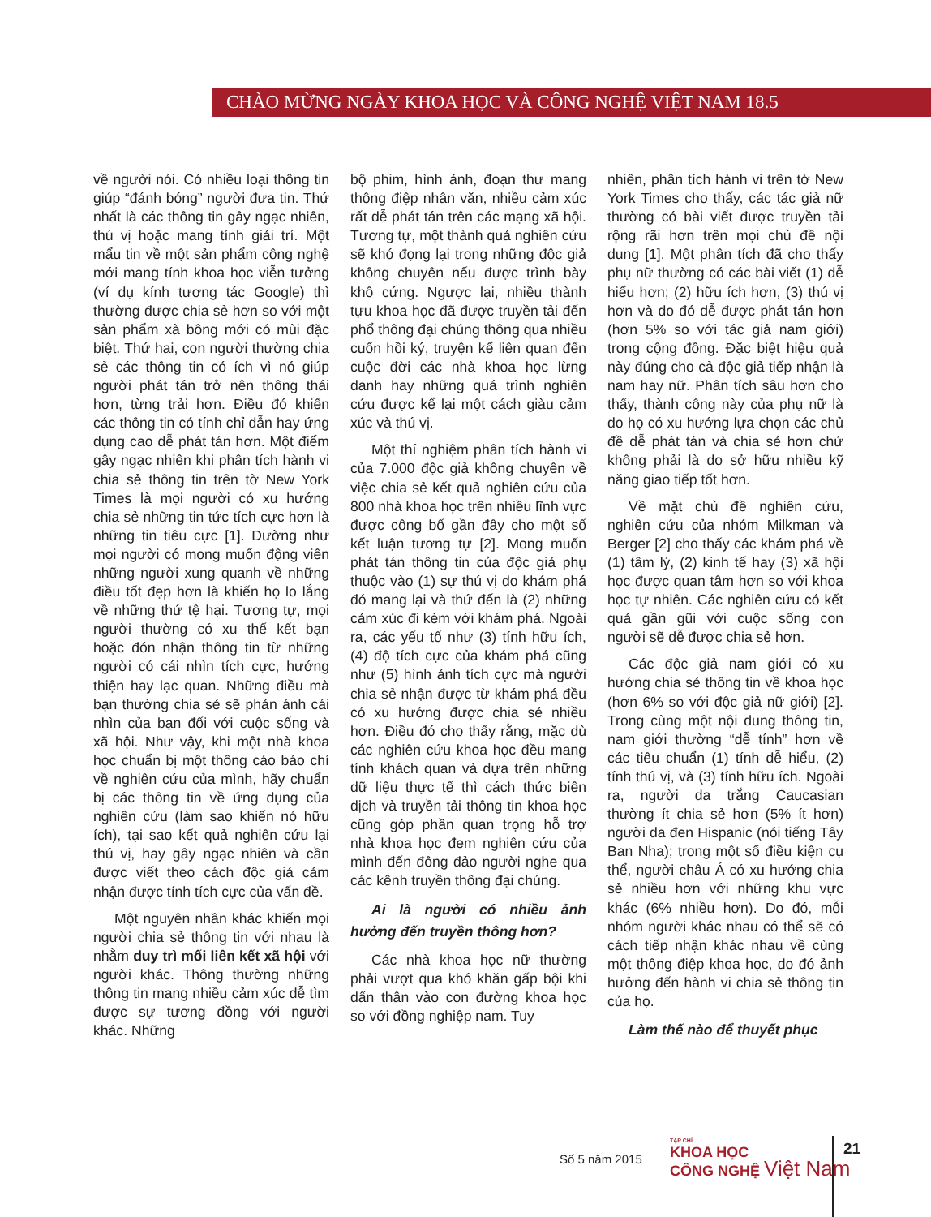CHÀO MỪNG NGÀY KHOA HỌC VÀ CÔNG NGHỆ VIỆT NAM 18.5
về người nói. Có nhiều loại thông tin giúp “đánh bóng” người đưa tin. Thứ nhất là các thông tin gây ngạc nhiên, thú vị hoặc mang tính giải trí. Một mẩu tin về một sản phẩm công nghệ mới mang tính khoa học viễn tưởng (ví dụ kính tương tác Google) thì thường được chia sẻ hơn so với một sản phẩm xà bông mới có mùi đặc biệt. Thứ hai, con người thường chia sẻ các thông tin có ích vì nó giúp người phát tán trở nên thông thái hơn, từng trải hơn. Điều đó khiến các thông tin có tính chỉ dẫn hay ứng dụng cao dễ phát tán hơn. Một điểm gây ngạc nhiên khi phân tích hành vi chia sẻ thông tin trên tờ New York Times là mọi người có xu hướng chia sẻ những tin tức tích cực hơn là những tin tiêu cực [1]. Dường như mọi người có mong muốn động viên những người xung quanh về những điều tốt đẹp hơn là khiến họ lo lắng về những thứ tệ hại. Tương tự, mọi người thường có xu thế kết bạn hoặc đón nhận thông tin từ những người có cái nhìn tích cực, hướng thiện hay lạc quan. Những điều mà bạn thường chia sẻ sẽ phản ánh cái nhìn của bạn đối với cuộc sống và xã hội. Như vậy, khi một nhà khoa học chuẩn bị một thông cáo báo chí về nghiên cứu của mình, hãy chuẩn bị các thông tin về ứng dụng của nghiên cứu (làm sao khiến nó hữu ích), tại sao kết quả nghiên cứu lại thú vị, hay gây ngạc nhiên và cần được viết theo cách độc giả cảm nhận được tính tích cực của vấn đề.
Một nguyên nhân khác khiến mọi người chia sẻ thông tin với nhau là nhằm duy trì mối liên kết xã hội với người khác. Thông thường những thông tin mang nhiều cảm xúc dễ tìm được sự tương đồng với người khác. Những
bộ phim, hình ảnh, đoạn thư mang thông điệp nhân văn, nhiều cảm xúc rất dễ phát tán trên các mạng xã hội. Tương tự, một thành quả nghiên cứu sẽ khó đọng lại trong những độc giả không chuyên nếu được trình bày khô cứng. Ngược lại, nhiều thành tựu khoa học đã được truyền tải đến phổ thông đại chúng thông qua nhiều cuốn hồi ký, truyện kể liên quan đến cuộc đời các nhà khoa học lừng danh hay những quá trình nghiên cứu được kể lại một cách giàu cảm xúc và thú vị.
Một thí nghiệm phân tích hành vi của 7.000 độc giả không chuyên về việc chia sẻ kết quả nghiên cứu của 800 nhà khoa học trên nhiều lĩnh vực được công bố gần đây cho một số kết luận tương tự [2]. Mong muốn phát tán thông tin của độc giả phụ thuộc vào (1) sự thú vị do khám phá đó mang lại và thứ đến là (2) những cảm xúc đi kèm với khám phá. Ngoài ra, các yếu tố như (3) tính hữu ích, (4) độ tích cực của khám phá cũng như (5) hình ảnh tích cực mà người chia sẻ nhận được từ khám phá đều có xu hướng được chia sẻ nhiều hơn. Điều đó cho thấy rằng, mặc dù các nghiên cứu khoa học đều mang tính khách quan và dựa trên những dữ liệu thực tế thì cách thức biên dịch và truyền tải thông tin khoa học cũng góp phần quan trọng hỗ trợ nhà khoa học đem nghiên cứu của mình đến đông đảo người nghe qua các kênh truyền thông đại chúng.
Ai là người có nhiều ảnh hưởng đến truyền thông hơn?
Các nhà khoa học nữ thường phải vượt qua khó khăn gấp bội khi dấn thân vào con đường khoa học so với đồng nghiệp nam. Tuy
nhiên, phân tích hành vi trên tờ New York Times cho thấy, các tác giả nữ thường có bài viết được truyền tải rộng rãi hơn trên mọi chủ đề nội dung [1]. Một phân tích đã cho thấy phụ nữ thường có các bài viết (1) dễ hiểu hơn; (2) hữu ích hơn, (3) thú vị hơn và do đó dễ được phát tán hơn (hơn 5% so với tác giả nam giới) trong cộng đồng. Đặc biệt hiệu quả này đúng cho cả độc giả tiếp nhận là nam hay nữ. Phân tích sâu hơn cho thấy, thành công này của phụ nữ là do họ có xu hướng lựa chọn các chủ đề dễ phát tán và chia sẻ hơn chứ không phải là do sở hữu nhiều kỹ năng giao tiếp tốt hơn.
Về mặt chủ đề nghiên cứu, nghiên cứu của nhóm Milkman và Berger [2] cho thấy các khám phá về (1) tâm lý, (2) kinh tế hay (3) xã hội học được quan tâm hơn so với khoa học tự nhiên. Các nghiên cứu có kết quả gần gũi với cuộc sống con người sẽ dễ được chia sẻ hơn.
Các độc giả nam giới có xu hướng chia sẻ thông tin về khoa học (hơn 6% so với độc giả nữ giới) [2]. Trong cùng một nội dung thông tin, nam giới thường “dễ tính” hơn về các tiêu chuẩn (1) tính dễ hiểu, (2) tính thú vị, và (3) tính hữu ích. Ngoài ra, người da trắng Caucasian thường ít chia sẻ hơn (5% ít hơn) người da đen Hispanic (nói tiếng Tây Ban Nha); trong một số điều kiện cụ thể, người châu Á có xu hướng chia sẻ nhiều hơn với những khu vực khác (6% nhiều hơn). Do đó, mỗi nhóm người khác nhau có thể sẽ có cách tiếp nhận khác nhau về cùng một thông điệp khoa học, do đó ảnh hưởng đến hành vi chia sẻ thông tin của họ.
Làm thế nào để thuyết phục
Số 5 năm 2015
TẠP CHÍ
KHOA HỌC
CÔNG NGHỆ Việt Nam
21